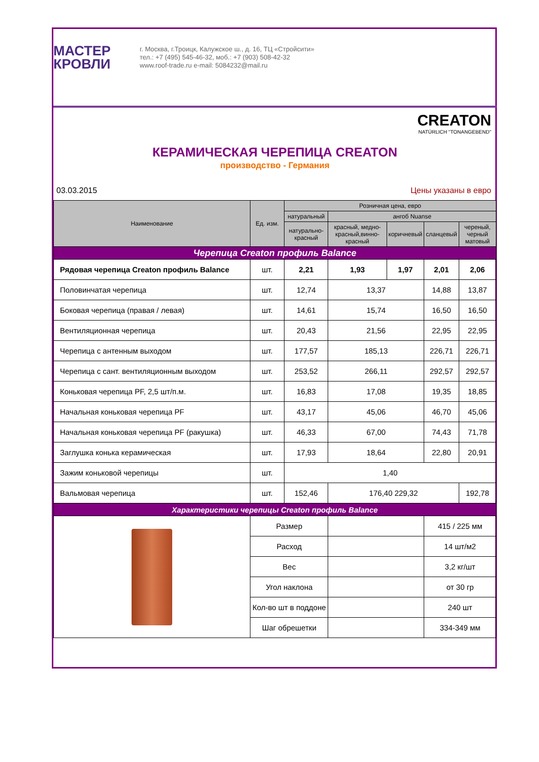МАСТЕР
КРОВЛИ
г. Москва, г.Троицк, Калужское ш., д. 16, ТЦ «Стройсити»
тел.: +7 (495) 545-46-32, моб.: +7 (903) 508-42-32
www.roof-trade.ru e-mail: 5084232@mail.ru
CREATON
NATÜRLICH "TONANGEBEND"
КЕРАМИЧЕСКАЯ ЧЕРЕПИЦА CREATON
производство - Германия
03.03.2015 Цены указаны в евро
| Наименование | Ед. изм. | Розничная цена, евро | | | | |
| --- | --- | --- | --- | --- | --- | --- |
| | | натуральный | ангоб Nuanse | | | |
| | | натурально-красный | красный, медно-красный,винно-красный | коричневый | сланцевый | череный, черный матовый |
| Черепица Creaton профиль Balance | | | | | | |
| Рядовая черепица Creaton профиль Balance | шт. | 2,21 | 1,93 | 1,97 | 2,01 | 2,06 |
| Половинчатая черепица | шт. | 12,74 | 13,37 | | 14,88 | 13,87 |
| Боковая черепица (правая / левая) | шт. | 14,61 | 15,74 | | 16,50 | 16,50 |
| Вентиляционная черепица | шт. | 20,43 | 21,56 | | 22,95 | 22,95 |
| Черепица с антенным выходом | шт. | 177,57 | 185,13 | | 226,71 | 226,71 |
| Черепица с сант. вентиляционным выходом | шт. | 253,52 | 266,11 | | 292,57 | 292,57 |
| Коньковая черепица PF, 2,5 шт/п.м. | шт. | 16,83 | 17,08 | | 19,35 | 18,85 |
| Начальная коньковая черепица PF | шт. | 43,17 | 45,06 | | 46,70 | 45,06 |
| Начальная коньковая черепица PF (ракушка) | шт. | 46,33 | 67,00 | | 74,43 | 71,78 |
| Заглушка конька керамическая | шт. | 17,93 | 18,64 | | 22,80 | 20,91 |
| Зажим коньковой черепицы | шт. | 1,40 | | | | |
| Вальмовая черепица | шт. | 152,46 | 176,40 229,32 | | | 192,78 |
| Характеристики черепицы Creaton профиль Balance | | | | | | |
| | Размер | | | | 415 / 225 мм | |
| | Расход | | | | 14 шт/м2 | |
| | Вес | | | | 3,2 кг/шт | |
| | Угол наклона | | | | от 30 гр | |
| | Кол-во шт в поддоне | | | | 240 шт | |
| | Шаг обрешетки | | | | 334-349 мм | |